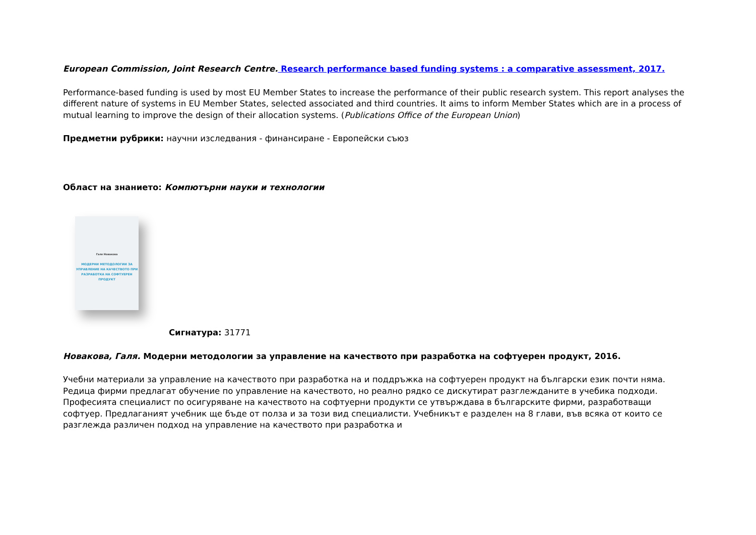European Commission, Joint Research Centre. Research performance based funding systems : a comparative assessment, 2017.
Performance-based funding is used by most EU Member States to increase the performance of their public research system. This report analyses the different nature of systems in EU Member States, selected associated and third countries. It aims to inform Member States which are in a process of mutual learning to improve the design of their allocation systems. (Publications Office of the European Union)
Предметни рубрики: научни изследвания - финансиране - Европейски съюз
Област на знанието: Компютърни науки и технологии
Галя Новакова
МОДЕРНИ МЕТОДОЛОГИИ ЗА УПРАВЛЕНИЕ НА КАЧЕСТВОТО ПРИ РАЗРАБОТКА НА СОФТУЕРЕН ПРОДУКТ
Сигнатура: 31771
Новакова, Галя. Модерни методологии за управление на качеството при разработка на софтуерен продукт, 2016.
Учебни материали за управление на качеството при разработка на и поддръжка на софтуерен продукт на български език почти няма. Редица фирми предлагат обучение по управление на качеството, но реално рядко се дискутират разглежданите в учебика подходи. Професията специалист по осигуряване на качеството на софтуерни продукти се утвърждава в българските фирми, разработващи софтуер. Предлаганият учебник ще бъде от полза и за този вид специалисти. Учебникът е разделен на 8 глави, във всяка от които се разглежда различен подход на управление на качеството при разработка и